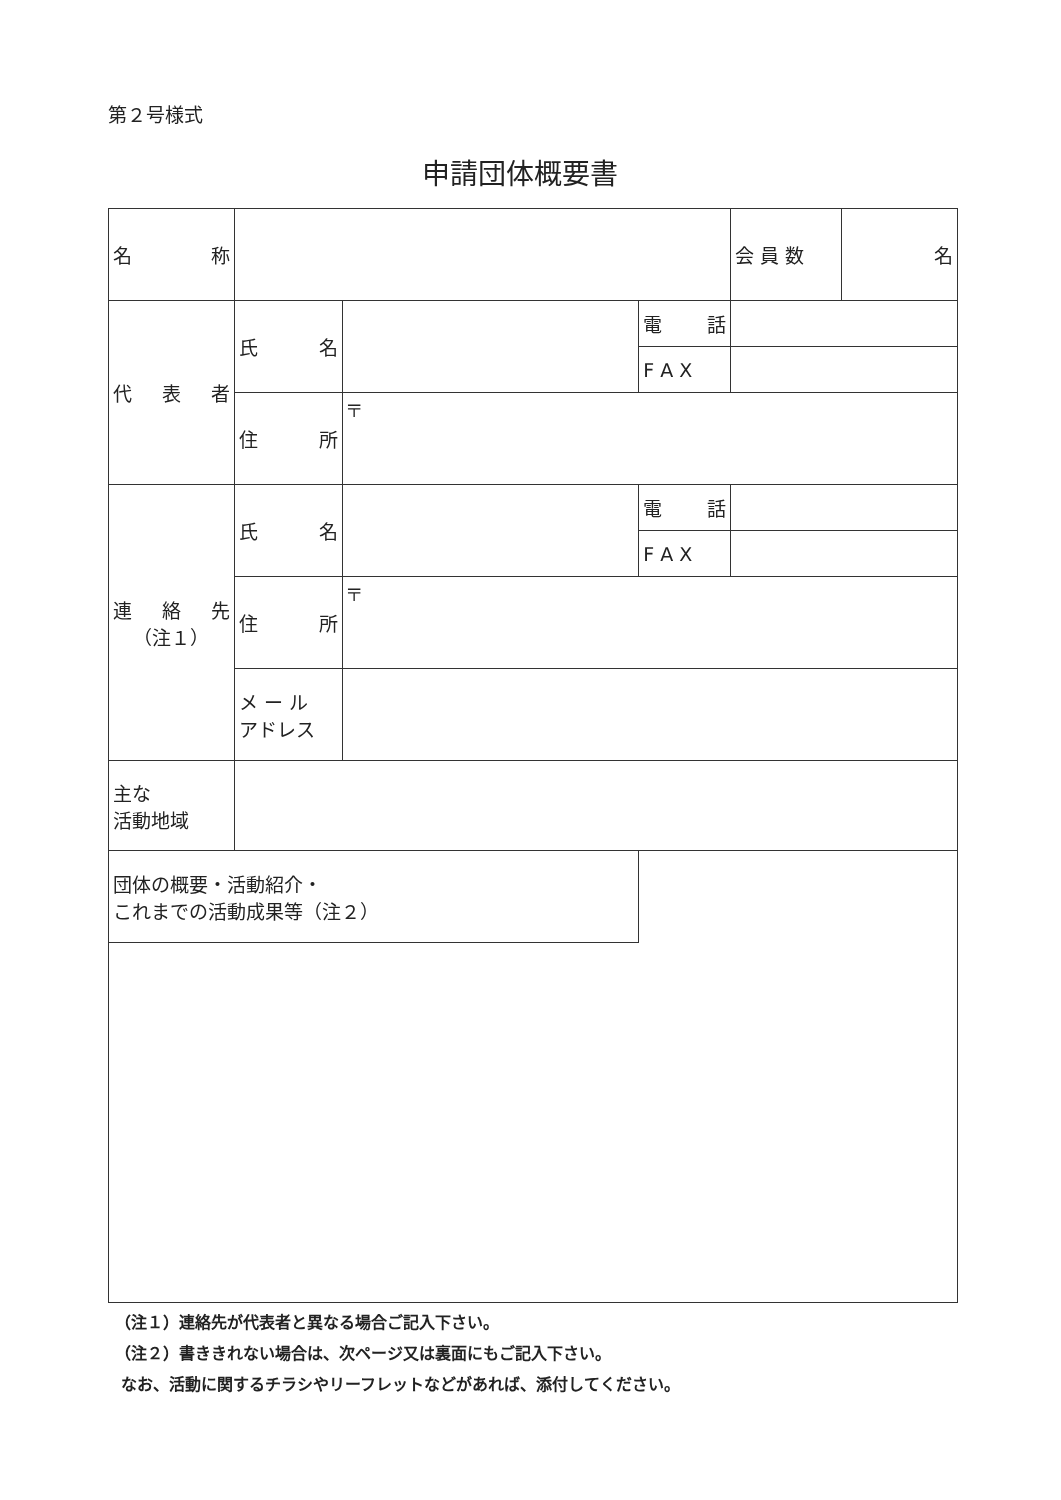第２号様式
申請団体概要書
| 名 称 | | | | 会 員 数 | 名 |
| 代 表 者 | 氏 名 | | 電 話 | | |
| | | | F A X | | |
| | 住 所 | 〒 | | | |
| 連 絡 先 （注１） | 氏 名 | | 電 話 | | |
| | | | F A X | | |
| | 住 所 | 〒 | | | |
| | メ ー ル アドレス | | | | |
| 主な 活動地域 | | | | | |
| 団体の概要・活動紹介・ これまでの活動成果等（注２） | | | | | |
（注１）連絡先が代表者と異なる場合ご記入下さい。
（注２）書ききれない場合は、次ページ又は裏面にもご記入下さい。
なお、活動に関するチラシやリーフレットなどがあれば、添付してください。